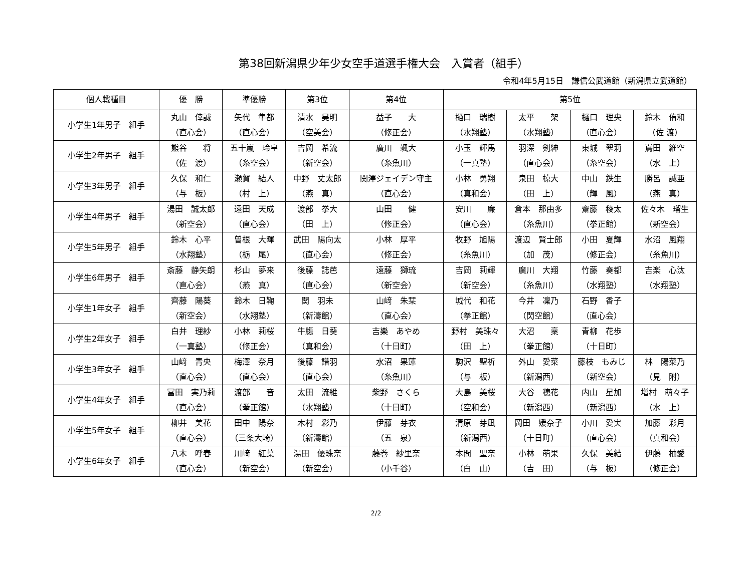第38回新潟県少年少女空手道選手権大会　入賞者（組手）
令和4年5月15日　謙信公武道館（新潟県立武道館）
| 個人戦種目 | 優 勝 | 準優勝 | 第3位 | 第4位 | 第5位 | | | |
| --- | --- | --- | --- | --- | --- | --- | --- | --- |
| 小学生1年男子 組手 | 丸山 倖誠 （直心会） | 矢代 隼都 （直心会） | 清水 昊明 （空美会） | 益子 大 （修正会） | 樋口 瑞樹 （水翔塾） | 太平 架 （水翔塾） | 樋口 理央 （直心会） | 鈴木 侑和 （佐 渡） |
| 小学生2年男子 組手 | 熊谷 将 （佐 渡） | 五十嵐 玲皇 （糸空会） | 吉岡 希流 （新空会） | 廣川 颯大 （糸魚川） | 小玉 輝馬 （一真塾） | 羽深 剣紳 （直心会） | 東城 翠莉 （糸空会） | 嶌田 維空 （水 上） |
| 小学生3年男子 組手 | 久保 和仁 （与 板） | 瀬賀 結人 （村 上） | 中野 丈太郎 （燕 真） | 関澤ジェイデン守主 （直心会） | 小林 勇翔 （真和会） | 泉田 椋大 （田 上） | 中山 鉄生 （輝 風） | 勝呂 誠亜 （燕 真） |
| 小学生4年男子 組手 | 湯田 誠太郎 （新空会） | 遠田 天成 （直心会） | 渡部 拳大 （田 上） | 山田 健 （修正会） | 安川 廉 （直心会） | 倉本 那由多 （糸魚川） | 齋藤 稜太 （拳正館） | 佐々木 瑠生 （新空会） |
| 小学生5年男子 組手 | 鈴木 心平 （水翔塾） | 曽根 大暉 （栃 尾） | 武田 陽向太 （直心会） | 小林 厚平 （修正会） | 牧野 旭陽 （糸魚川） | 渡辺 賢士郎 （加 茂） | 小田 夏輝 （修正会） | 水沼 風翔 （糸魚川） |
| 小学生6年男子 組手 | 斎藤 静矢朗 （直心会） | 杉山 夢来 （燕 真） | 後藤 誌芭 （直心会） | 遠藤 獅琉 （新空会） | 吉岡 莉輝 （新空会） | 廣川 大翔 （糸魚川） | 竹藤 奏都 （水翔塾） | 吉楽 心汰 （水翔塾） |
| 小学生1年女子 組手 | 齊藤 陽葵 （新空会） | 鈴木 日鞠 （水翔塾） | 関 羽未 （新濤館） | 山﨑 朱栞 （直心会） | 城代 和花 （拳正館） | 今井 凜乃 （閃空館） | 石野 香子 （直心会） | |
| 小学生2年女子 組手 | 白井 理紗 （一真塾） | 小林 莉桜 （修正会） | 牛膓 日葵 （真和会） | 吉樂 あやめ （十日町） | 野村 美珠々 （田 上） | 大沼 稟 （拳正館） | 青柳 花歩 （十日町） | |
| 小学生3年女子 組手 | 山﨑 青央 （直心会） | 梅澤 奈月 （直心会） | 後藤 譜羽 （直心会） | 水沼 果蓮 （糸魚川） | 駒沢 聖祈 （与 板） | 外山 愛菜 （新潟西） | 藤枝 もみじ （新空会） | 林 陽菜乃 （見 附） |
| 小学生4年女子 組手 | 冨田 実乃莉 （直心会） | 渡部 音 （拳正館） | 太田 流維 （水翔塾） | 柴野 さくら （十日町） | 大島 美桜 （空和会） | 大谷 穂花 （新潟西） | 内山 星加 （新潟西） | 増村 萌々子 （水 上） |
| 小学生5年女子 組手 | 柳井 美花 （直心会） | 田中 陽奈 （三条大崎） | 木村 彩乃 （新濤館） | 伊藤 芽衣 （五 泉） | 清原 芽凪 （新潟西） | 岡田 媛奈子 （十日町） | 小川 愛実 （直心会） | 加藤 彩月 （真和会） |
| 小学生6年女子 組手 | 八木 呼春 （直心会） | 川﨑 紅葉 （新空会） | 湯田 優珠奈 （新空会） | 藤巻 紗里奈 （小千谷） | 本間 聖奈 （白 山） | 小林 萌果 （吉 田） | 久保 美結 （与 板） | 伊藤 柚愛 （修正会） |
2/2